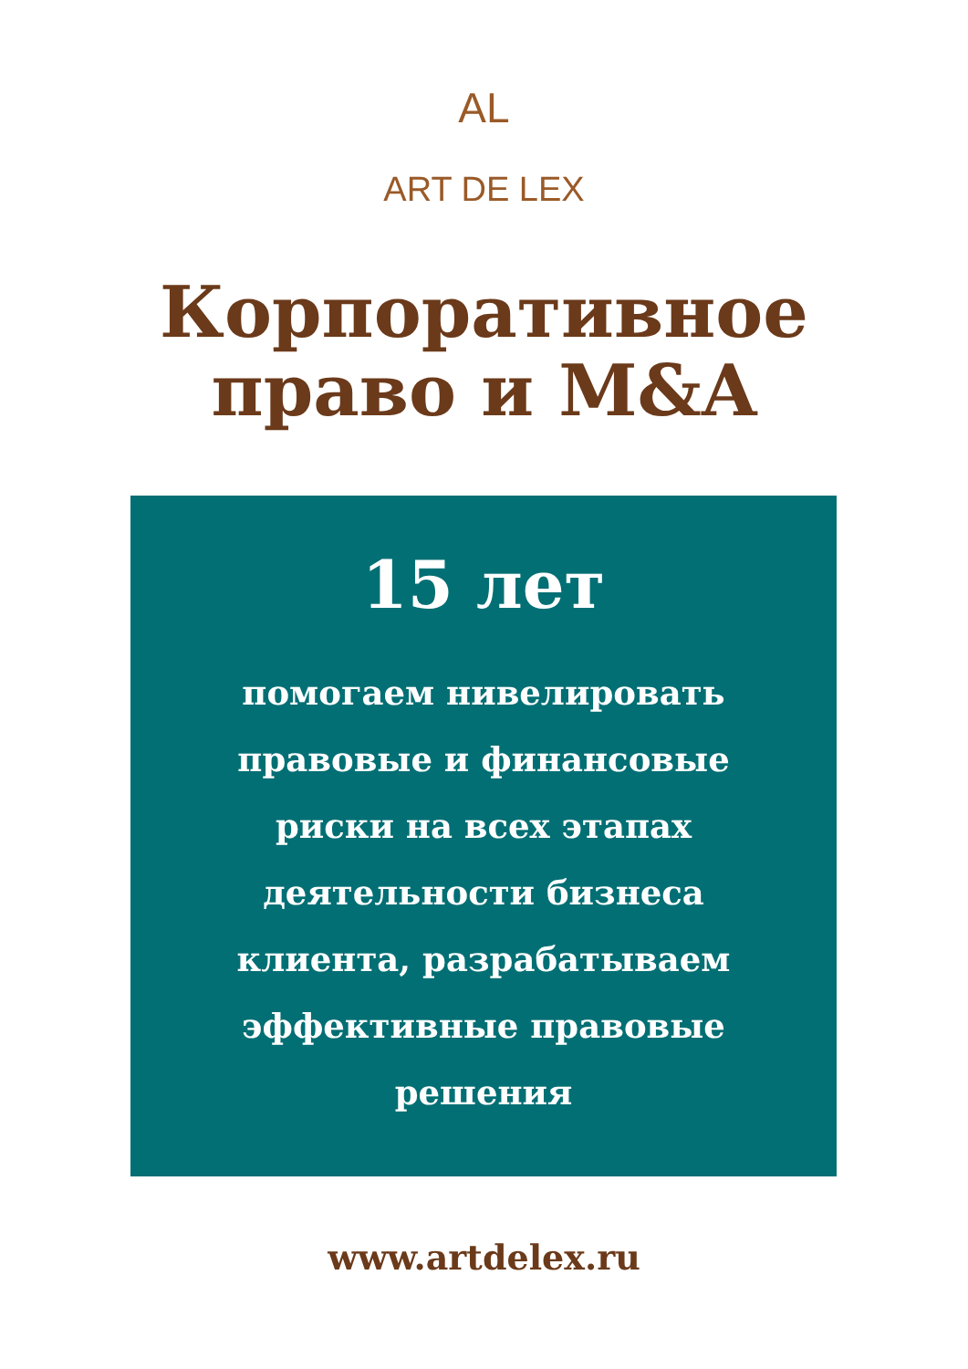AL
ART DE LEX
Корпоративное
право и M&A
15 лет
помогаем нивелировать правовые и финансовые риски на всех этапах деятельности бизнеса клиента, разрабатываем эффективные правовые решения
www.artdelex.ru